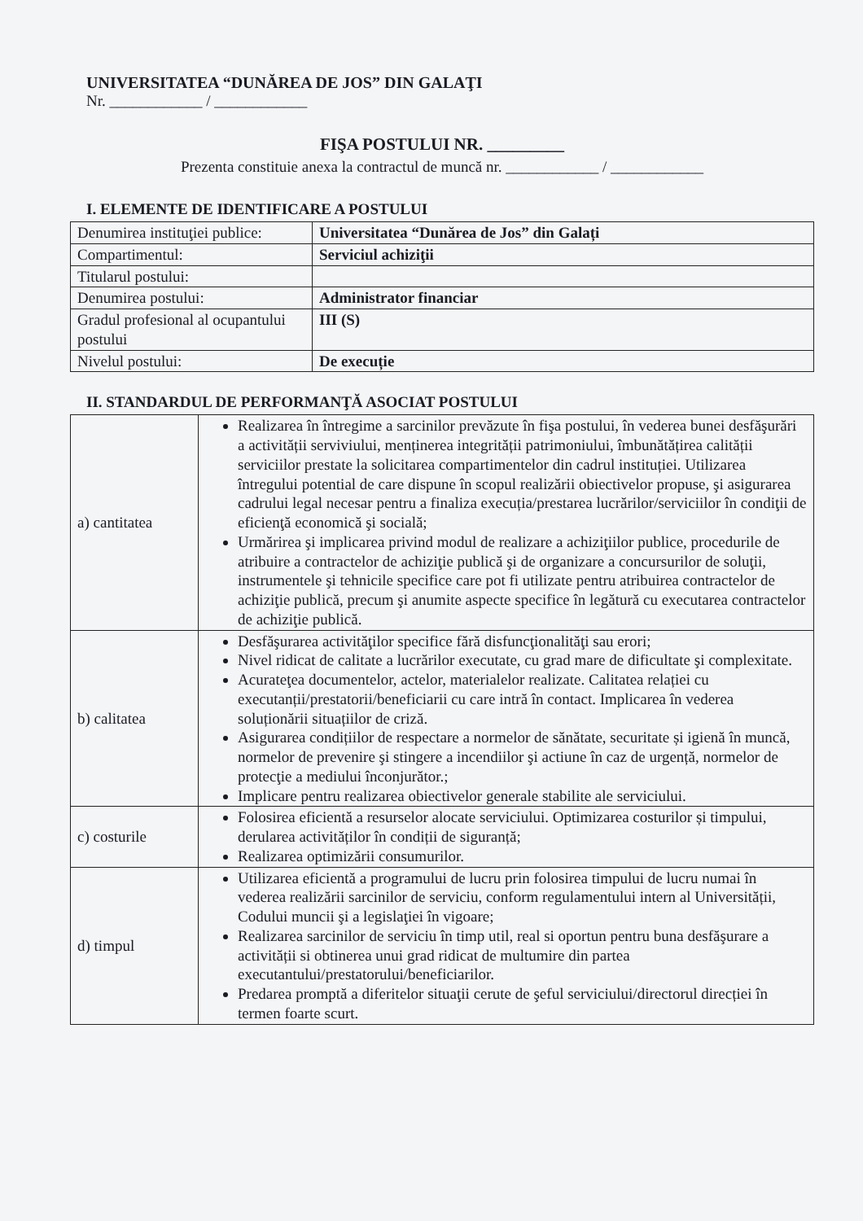UNIVERSITATEA “DUNĂREA DE JOS” DIN GALAŢI
Nr. ____________ / ____________
FIŞA POSTULUI NR. _________
Prezenta constituie anexa la contractul de muncă nr. ____________ / ____________
I. ELEMENTE DE IDENTIFICARE A POSTULUI
| Denumirea instituţiei publice: | Universitatea “Dunărea de Jos” din Galați |
| Compartimentul: | Serviciul achiziţii |
| Titularul postului: | |
| Denumirea postului: | Administrator financiar |
| Gradul profesional al ocupantului postului | III (S) |
| Nivelul postului: | De execuție |
II. STANDARDUL DE PERFORMANŢĂ ASOCIAT POSTULUI
| a) cantitatea | Realizarea în întregime a sarcinilor prevăzute în fişa postului, în vederea bunei desfăşurări a activității serviviului, menținerea integrității patrimoniului, îmbunătățirea calității serviciilor prestate la solicitarea compartimentelor din cadrul instituției. Utilizarea întregului potential de care dispune în scopul realizării obiectivelor propuse, şi asigurarea cadrului legal necesar pentru a finaliza execuția/prestarea lucrărilor/serviciilor în condiţii de eficienţă economică şi socială; Urmărirea şi implicarea privind modul de realizare a achiziţiilor publice, procedurile de atribuire a contractelor de achiziţie publică şi de organizare a concursurilor de soluţii, instrumentele şi tehnicile specifice care pot fi utilizate pentru atribuirea contractelor de achiziţie publică, precum şi anumite aspecte specifice în legătură cu executarea contractelor de achiziţie publică. |
| b) calitatea | Desfăşurarea activităţilor specifice fără disfuncţionalităţi sau erori; Nivel ridicat de calitate a lucrărilor executate, cu grad mare de dificultate şi complexitate. Acurateţea documentelor, actelor, materialelor realizate. Calitatea relației cu executanții/prestatorii/beneficiarii cu care intră în contact. Implicarea în vederea soluționării situațiilor de criză. Asigurarea condițiilor de respectare a normelor de sănătate, securitate și igienă în muncă, normelor de prevenire şi stingere a incendiilor şi actiune în caz de urgență, normelor de protecţie a mediului înconjurător.; Implicare pentru realizarea obiectivelor generale stabilite ale serviciului. |
| c) costurile | Folosirea eficientă a resurselor alocate serviciului. Optimizarea costurilor și timpului, derularea activităților în condiții de siguranță; Realizarea optimizării consumurilor. |
| d) timpul | Utilizarea eficientă a programului de lucru prin folosirea timpului de lucru numai în vederea realizării sarcinilor de serviciu, conform regulamentului intern al Universității, Codului muncii şi a legislaţiei în vigoare; Realizarea sarcinilor de serviciu în timp util, real si oportun pentru buna desfăşurare a activității si obtinerea unui grad ridicat de multumire din partea executantului/prestatorului/beneficiarilor. Predarea promptă a diferitelor situaţii cerute de şeful serviciului/directorul direcției în termen foarte scurt. |